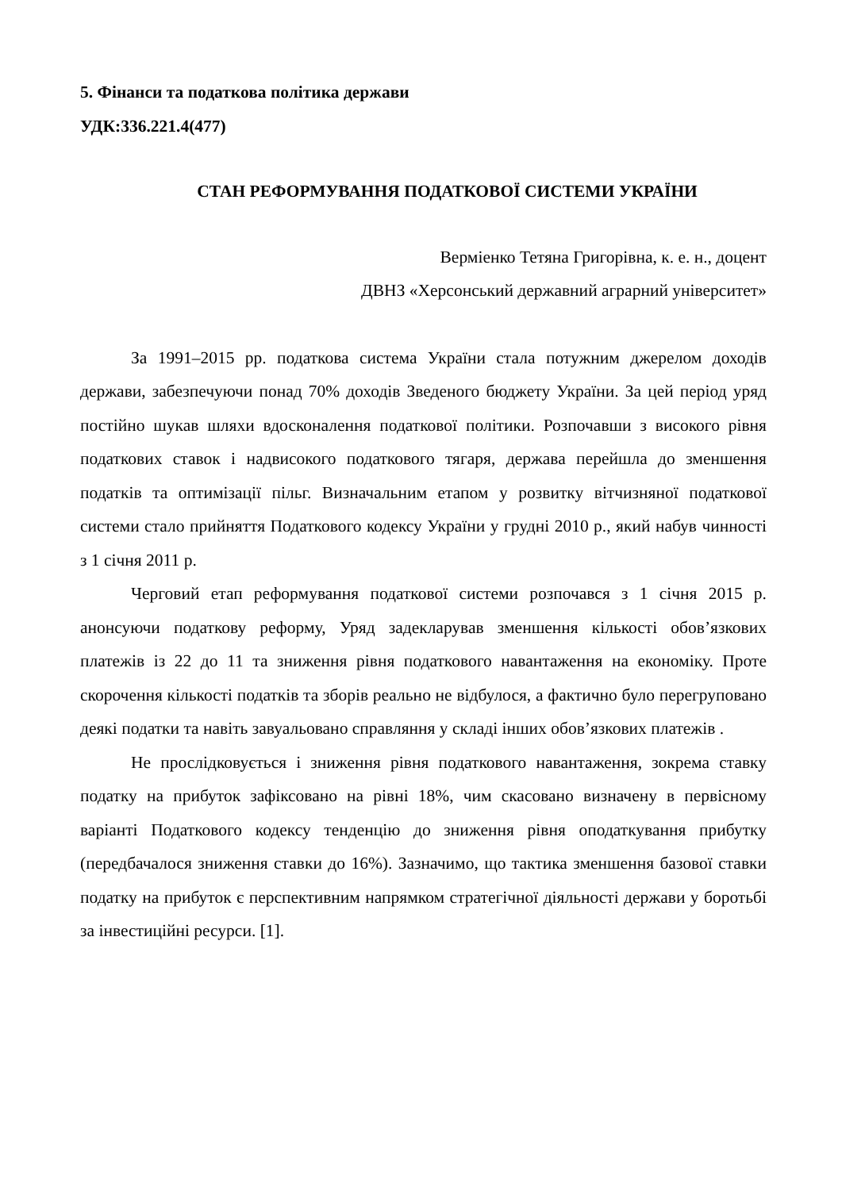5. Фінанси та податкова політика держави
УДК:336.221.4(477)
СТАН РЕФОРМУВАННЯ ПОДАТКОВОЇ СИСТЕМИ УКРАЇНИ
Верміенко Тетяна Григорівна, к. е. н., доцент
ДВНЗ «Херсонський державний аграрний університет»
За 1991–2015 рр. податкова система України стала потужним джерелом доходів держави, забезпечуючи понад 70% доходів Зведеного бюджету України. За цей період уряд постійно шукав шляхи вдосконалення податкової політики. Розпочавши з високого рівня податкових ставок і надвисокого податкового тягаря, держава перейшла до зменшення податків та оптимізації пільг. Визначальним етапом у розвитку вітчизняної податкової системи стало прийняття Податкового кодексу України у грудні 2010 р., який набув чинності з 1 січня 2011 р.
Черговий етап реформування податкової системи розпочався з 1 січня 2015 р. анонсуючи податкову реформу, Уряд задекларував зменшення кількості обов’язкових платежів із 22 до 11 та зниження рівня податкового навантаження на економіку. Проте скорочення кількості податків та зборів реально не відбулося, а фактично було перегруповано деякі податки та навіть завуальовано справляння у складі інших обов’язкових платежів .
Не прослідковується і зниження рівня податкового навантаження, зокрема ставку податку на прибуток зафіксовано на рівні 18%, чим скасовано визначену в первісному варіанті Податкового кодексу тенденцію до зниження рівня оподаткування прибутку (передбачалося зниження ставки до 16%). Зазначимо, що тактика зменшення базової ставки податку на прибуток є перспективним напрямком стратегічної діяльності держави у боротьбі за інвестиційні ресурси. [1].